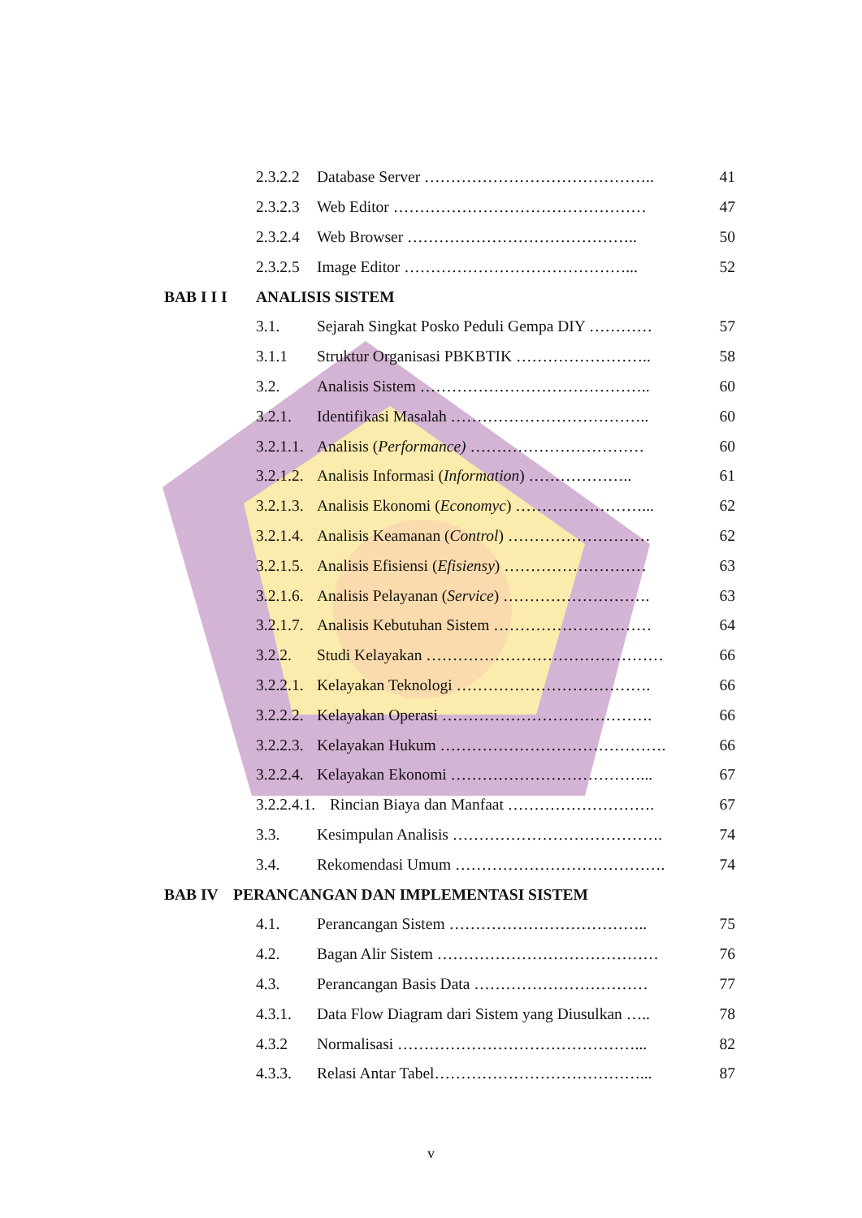2.3.2.2 Database Server …………………………………….. 41
2.3.2.3 Web Editor ………………………………………… 47
2.3.2.4 Web Browser …………………………………….. 50
2.3.2.5 Image Editor ……………………………………... 52
BAB I I I ANALISIS SISTEM
3.1. Sejarah Singkat Posko Peduli Gempa DIY ………… 57
3.1.1 Struktur Organisasi PBKBTIK …………………….. 58
3.2. Analisis Sistem …………………………………….. 60
3.2.1. Identifikasi Masalah ……………………………….. 60
3.2.1.1. Analisis (Performance) …………………………… 60
3.2.1.2. Analisis Informasi (Information) ……………….. 61
3.2.1.3. Analisis Ekonomi (Economyc) ……………………... 62
3.2.1.4. Analisis Keamanan (Control) ……………………… 62
3.2.1.5. Analisis Efisiensi (Efisiensy) ……………………… 63
3.2.1.6. Analisis Pelayanan (Service) ………………………. 63
3.2.1.7. Analisis Kebutuhan Sistem ………………………… 64
3.2.2. Studi Kelayakan ……………………………………… 66
3.2.2.1. Kelayakan Teknologi ………………………………. 66
3.2.2.2. Kelayakan Operasi …………………………………. 66
3.2.2.3. Kelayakan Hukum ……………………………………. 66
3.2.2.4. Kelayakan Ekonomi ………………………………... 67
3.2.2.4.1. Rincian Biaya dan Manfaat ………………………. 67
3.3. Kesimpulan Analisis …………………………………. 74
3.4. Rekomendasi Umum …………………………………. 74
BAB IV PERANCANGAN DAN IMPLEMENTASI SISTEM
4.1. Perancangan Sistem ……………………………….. 75
4.2. Bagan Alir Sistem …………………………………… 76
4.3. Perancangan Basis Data …………………………… 77
4.3.1. Data Flow Diagram dari Sistem yang Diusulkan ….. 78
4.3.2 Normalisasi ………………………………………... 82
4.3.3. Relasi Antar Tabel…………………………………... 87
v